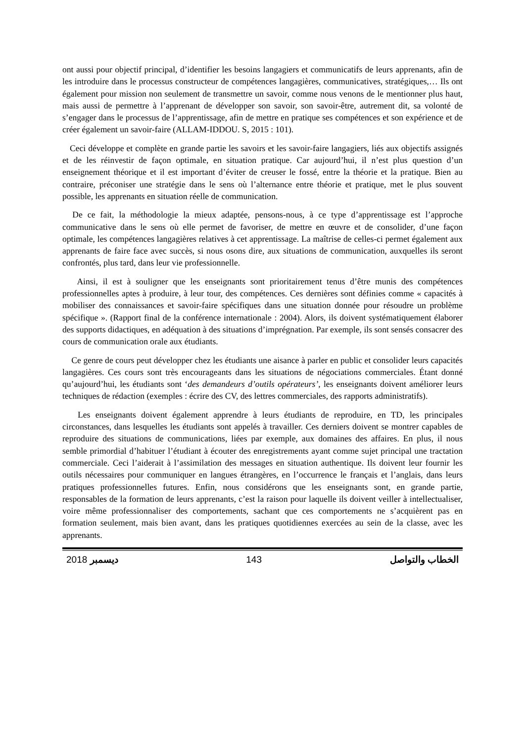ont aussi pour objectif principal, d’identifier les besoins langagiers et communicatifs de leurs apprenants, afin de les introduire dans le processus constructeur de compétences langagières, communicatives, stratégiques,… Ils ont également pour mission non seulement de transmettre un savoir, comme nous venons de le mentionner plus haut, mais aussi de permettre à l’apprenant de développer son savoir, son savoir-être, autrement dit, sa volonté de s’engager dans le processus de l’apprentissage, afin de mettre en pratique ses compétences et son expérience et de créer également un savoir-faire (ALLAM-IDDOU. S, 2015 : 101).
Ceci développe et complète en grande partie les savoirs et les savoir-faire langagiers, liés aux objectifs assignés et de les réinvestir de façon optimale, en situation pratique. Car aujourd’hui, il n’est plus question d’un enseignement théorique et il est important d’éviter de creuser le fossé, entre la théorie et la pratique. Bien au contraire, préconiser une stratégie dans le sens où l’alternance entre théorie et pratique, met le plus souvent possible, les apprenants en situation réelle de communication.
De ce fait, la méthodologie la mieux adaptée, pensons-nous, à ce type d’apprentissage est l’approche communicative dans le sens où elle permet de favoriser, de mettre en œuvre et de consolider, d’une façon optimale, les compétences langagières relatives à cet apprentissage. La maîtrise de celles-ci permet également aux apprenants de faire face avec succès, si nous osons dire, aux situations de communication, auxquelles ils seront confrontés, plus tard, dans leur vie professionnelle.
Ainsi, il est à souligner que les enseignants sont prioritairement tenus d’être munis des compétences professionnelles aptes à produire, à leur tour, des compétences. Ces dernières sont définies comme « capacités à mobiliser des connaissances et savoir-faire spécifiques dans une situation donnée pour résoudre un problème spécifique ». (Rapport final de la conférence internationale : 2004). Alors, ils doivent systématiquement élaborer des supports didactiques, en adéquation à des situations d’imprégnation. Par exemple, ils sont sensés consacrer des cours de communication orale aux étudiants.
Ce genre de cours peut développer chez les étudiants une aisance à parler en public et consolider leurs capacités langagières. Ces cours sont très encourageants dans les situations de négociations commerciales. Étant donné qu’aujourd’hui, les étudiants sont ‘des demandeurs d’outils opérateurs’, les enseignants doivent améliorer leurs techniques de rédaction (exemples : écrire des CV, des lettres commerciales, des rapports administratifs).
Les enseignants doivent également apprendre à leurs étudiants de reproduire, en TD, les principales circonstances, dans lesquelles les étudiants sont appelés à travailler. Ces derniers doivent se montrer capables de reproduire des situations de communications, liées par exemple, aux domaines des affaires. En plus, il nous semble primordial d’habituer l’étudiant à écouter des enregistrements ayant comme sujet principal une tractation commerciale. Ceci l’aiderait à l’assimilation des messages en situation authentique. Ils doivent leur fournir les outils nécessaires pour communiquer en langues étrangères, en l’occurrence le français et l’anglais, dans leurs pratiques professionnelles futures. Enfin, nous considérons que les enseignants sont, en grande partie, responsables de la formation de leurs apprenants, c’est la raison pour laquelle ils doivent veiller à intellectualiser, voire même professionnaliser des comportements, sachant que ces comportements ne s’acquièrent pas en formation seulement, mais bien avant, dans les pratiques quotidiennes exercées au sein de la classe, avec les apprenants.
2018 ديسمبر 143 الخطاب والتواصل